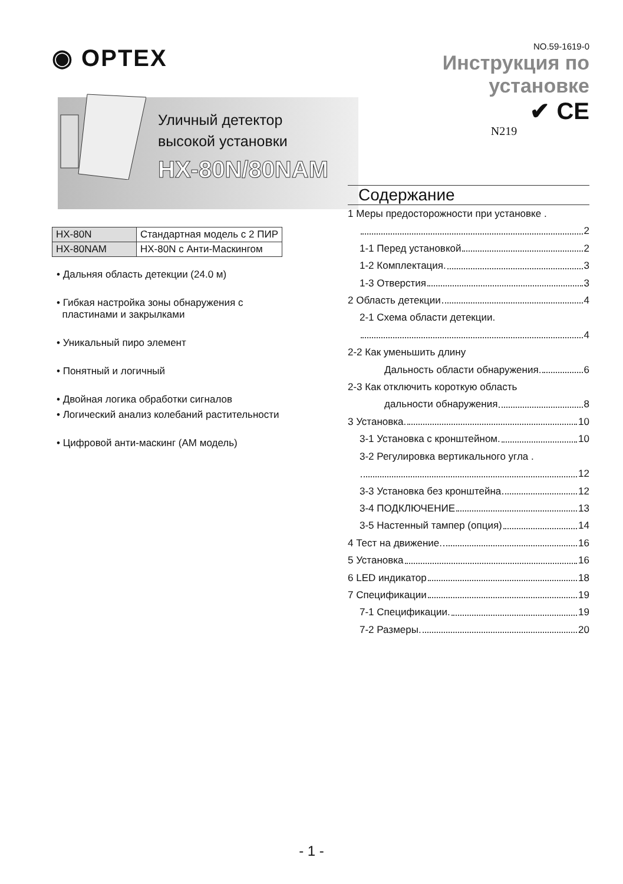◉ OPTEX
Уличный детектор
высокой установки
HX-80N/80NAM
| HX-80N | Стандартная модель с 2 ПИР |
| HX-80NAM | HX-80N с Анти-Маскингом |
• Дальняя область детекции (24.0 м)
• Гибкая настройка зоны обнаружения с
пластинами и закрылками
• Уникальный пиро элемент
• Понятный и логичный
• Двойная логика обработки сигналов
• Логический анализ колебаний растительности
• Цифровой анти-маскинг (AM модель)
NO.59-1619-0
Инструкция по установке
✔ CE
N219
Содержание
1 Меры предосторожности при установке .
2
1-1 Перед установкой 2
1-2 Комплектация. 3
1-3 Отверстия 3
2 Область детекции 4
2-1 Схема области детекции.
4
2-2 Как уменьшить длину
Дальность области обнаружения. 6
2-3 Как отключить короткую область
дальности обнаружения 8
3 Установка. 10
3-1 Установка с кронштейном. 10
3-2 Регулировка вертикального угла .
12
3-3 Установка без кронштейна 12
3-4 ПОДКЛЮЧЕНИЕ 13
3-5 Настенный тампер (опция) 14
4 Тест на движение. 16
5 Установка 16
6 LED индикатор 18
7 Спецификации 19
7-1 Спецификации. 19
7-2 Размеры. 20
- 1 -